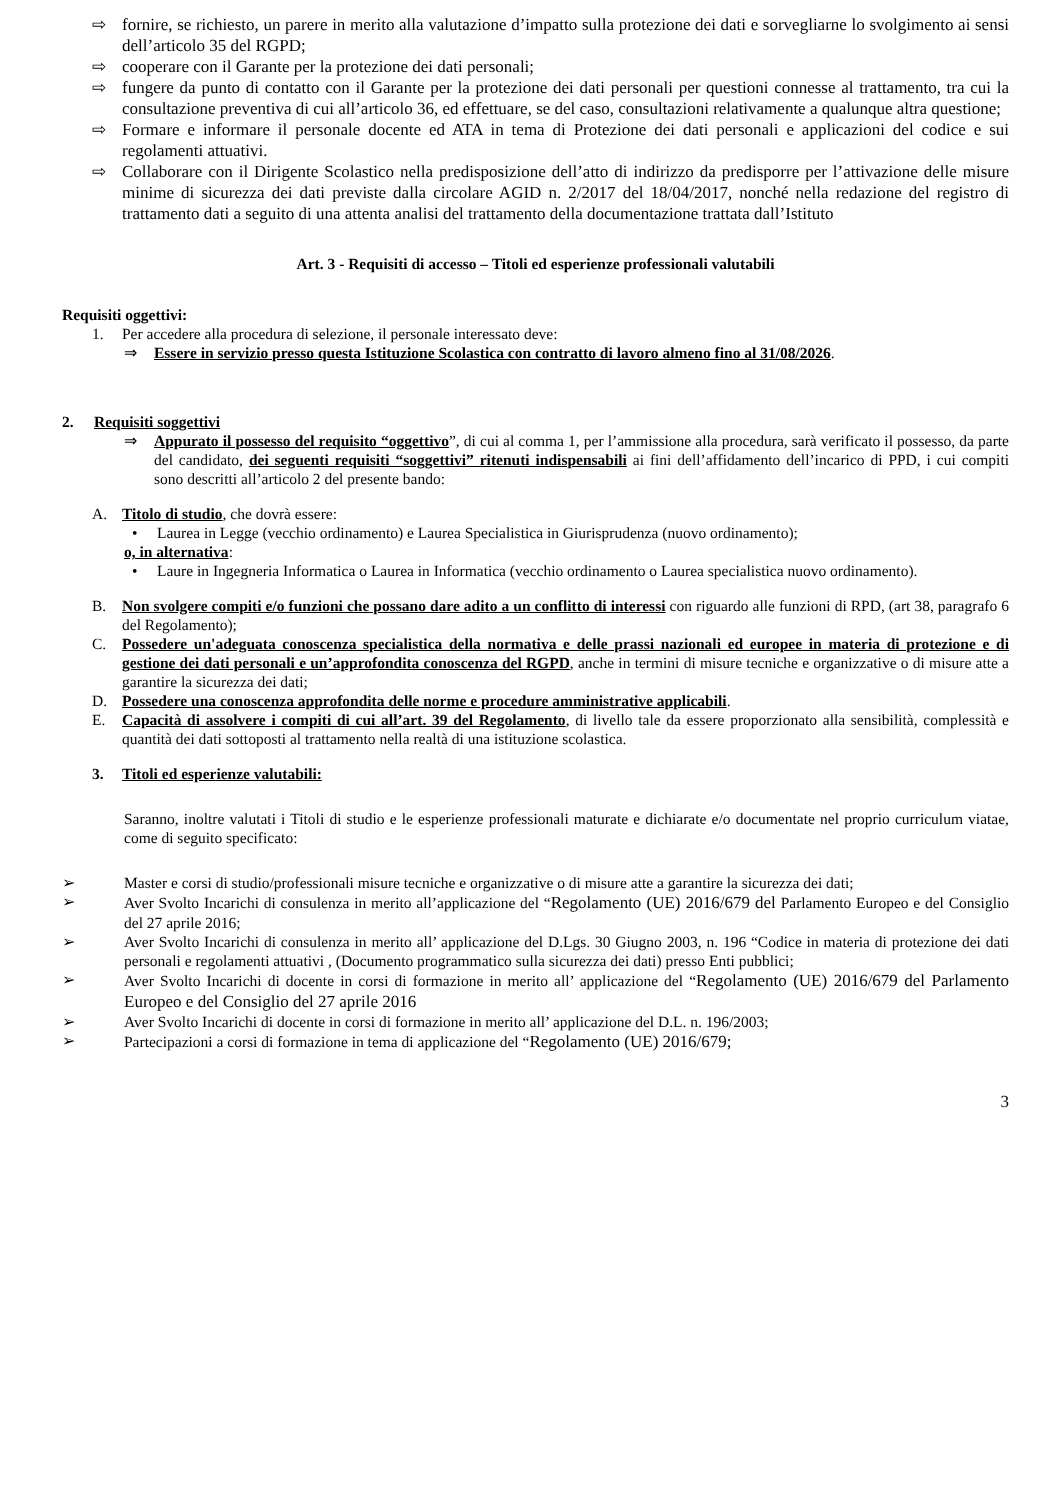⇨ fornire, se richiesto, un parere in merito alla valutazione d’impatto sulla protezione dei dati e sorvegliarne lo svolgimento ai sensi dell’articolo 35 del RGPD;
⇨ cooperare con il Garante per la protezione dei dati personali;
⇨ fungere da punto di contatto con il Garante per la protezione dei dati personali per questioni connesse al trattamento, tra cui la consultazione preventiva di cui all’articolo 36, ed effettuare, se del caso, consultazioni relativamente a qualunque altra questione;
⇨ Formare e informare il personale docente ed ATA in tema di Protezione dei dati personali e applicazioni del codice e sui regolamenti attuativi.
⇨ Collaborare con il Dirigente Scolastico nella predisposizione dell’atto di indirizzo da predisporre per l’attivazione delle misure minime di sicurezza dei dati previste dalla circolare AGID n. 2/2017 del 18/04/2017, nonché nella redazione del registro di trattamento dati a seguito di una attenta analisi del trattamento della documentazione trattata dall’Istituto
Art. 3 - Requisiti di accesso – Titoli ed esperienze professionali valutabili
Requisiti oggettivi:
1. Per accedere alla procedura di selezione, il personale interessato deve:
⇒ Essere in servizio presso questa Istituzione Scolastica con contratto di lavoro almeno fino al 31/08/2026.
2. Requisiti soggettivi
⇒ Appurato il possesso del requisito “oggettivo”, di cui al comma 1, per l’ammissione alla procedura, sarà verificato il possesso, da parte del candidato, dei seguenti requisiti “soggettivi” ritenuti indispensabili ai fini dell’affidamento dell’incarico di PPD, i cui compiti sono descritti all’articolo 2 del presente bando:
A. Titolo di studio, che dovrà essere:
• Laurea in Legge (vecchio ordinamento) e Laurea Specialistica in Giurisprudenza (nuovo ordinamento);
o, in alternativa:
• Laure in Ingegneria Informatica o Laurea in Informatica (vecchio ordinamento o Laurea specialistica nuovo ordinamento).
B. Non svolgere compiti e/o funzioni che possano dare adito a un conflitto di interessi con riguardo alle funzioni di RPD, (art 38, paragrafo 6 del Regolamento);
C. Possedere un'adeguata conoscenza specialistica della normativa e delle prassi nazionali ed europee in materia di protezione e di gestione dei dati personali e un’approfondita conoscenza del RGPD, anche in termini di misure tecniche e organizzative o di misure atte a garantire la sicurezza dei dati;
D. Possedere una conoscenza approfondita delle norme e procedure amministrative applicabili.
E. Capacità di assolvere i compiti di cui all’art. 39 del Regolamento, di livello tale da essere proporzionato alla sensibilità, complessità e quantità dei dati sottoposti al trattamento nella realtà di una istituzione scolastica.
3. Titoli ed esperienze valutabili:
Saranno, inoltre valutati i Titoli di studio e le esperienze professionali maturate e dichiarate e/o documentate nel proprio curriculum viatae, come di seguito specificato:
➢ Master e corsi di studio/professionali misure tecniche e organizzative o di misure atte a garantire la sicurezza dei dati;
➢ Aver Svolto Incarichi di consulenza in merito all’applicazione del “Regolamento (UE) 2016/679 del Parlamento Europeo e del Consiglio del 27 aprile 2016;
➢ Aver Svolto Incarichi di consulenza in merito all’ applicazione del D.Lgs. 30 Giugno 2003, n. 196 “Codice in materia di protezione dei dati personali e regolamenti attuativi , (Documento programmatico sulla sicurezza dei dati) presso Enti pubblici;
➢ Aver Svolto Incarichi di docente in corsi di formazione in merito all’ applicazione del “Regolamento (UE) 2016/679 del Parlamento Europeo e del Consiglio del 27 aprile 2016
➢ Aver Svolto Incarichi di docente in corsi di formazione in merito all’ applicazione del D.L. n. 196/2003;
➢ Partecipazioni a corsi di formazione in tema di applicazione del “Regolamento (UE) 2016/679;
3